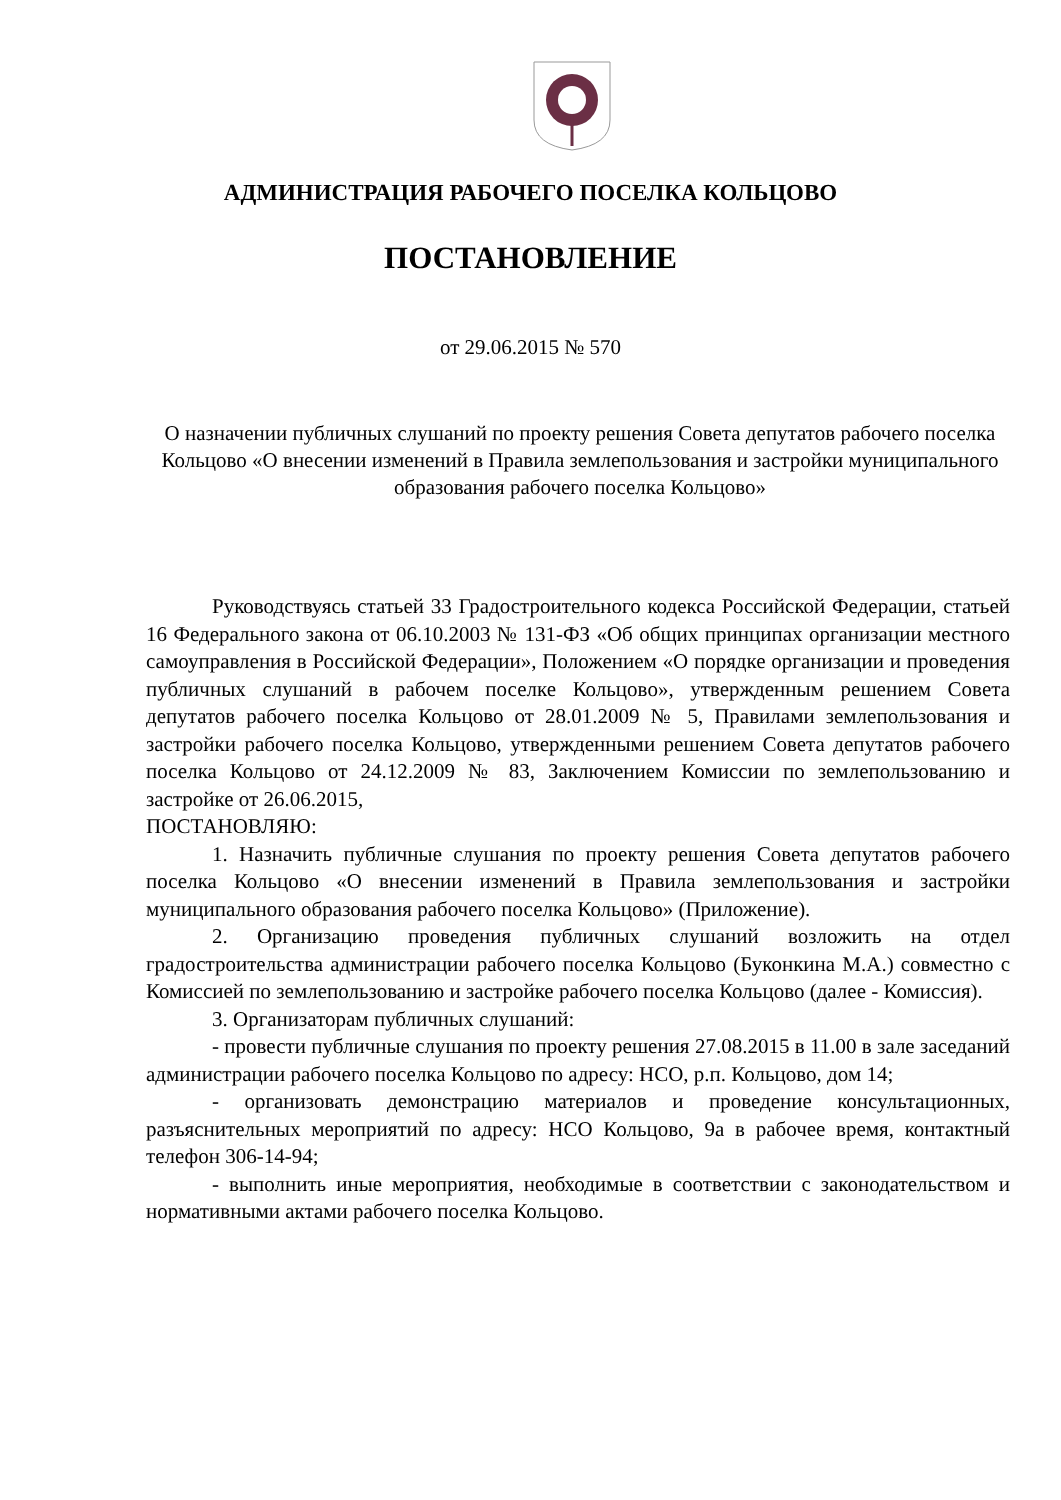АДМИНИСТРАЦИЯ РАБОЧЕГО ПОСЕЛКА КОЛЬЦОВО
ПОСТАНОВЛЕНИЕ
от 29.06.2015 № 570
О назначении публичных слушаний по проекту решения Совета депутатов рабочего поселка Кольцово «О внесении изменений в Правила землепользования и застройки муниципального образования рабочего поселка Кольцово»
Руководствуясь статьей 33 Градостроительного кодекса Российской Федерации, статьей 16 Федерального закона от 06.10.2003 № 131-ФЗ «Об общих принципах организации местного самоуправления в Российской Федерации», Положением «О порядке организации и проведения публичных слушаний в рабочем поселке Кольцово», утвержденным решением Совета депутатов рабочего поселка Кольцово от 28.01.2009 № 5, Правилами землепользования и застройки рабочего поселка Кольцово, утвержденными решением Совета депутатов рабочего поселка Кольцово от 24.12.2009 № 83, Заключением Комиссии по землепользованию и застройке от 26.06.2015,
ПОСТАНОВЛЯЮ:
1. Назначить публичные слушания по проекту решения Совета депутатов рабочего поселка Кольцово «О внесении изменений в Правила землепользования и застройки муниципального образования рабочего поселка Кольцово» (Приложение).
2. Организацию проведения публичных слушаний возложить на отдел градостроительства администрации рабочего поселка Кольцово (Буконкина М.А.) совместно с Комиссией по землепользованию и застройке рабочего поселка Кольцово (далее - Комиссия).
3. Организаторам публичных слушаний:
- провести публичные слушания по проекту решения 27.08.2015 в 11.00 в зале заседаний администрации рабочего поселка Кольцово по адресу: НСО, р.п. Кольцово, дом 14;
- организовать демонстрацию материалов и проведение консультационных, разъяснительных мероприятий по адресу: НСО Кольцово, 9а в рабочее время, контактный телефон 306-14-94;
- выполнить иные мероприятия, необходимые в соответствии с законодательством и нормативными актами рабочего поселка Кольцово.